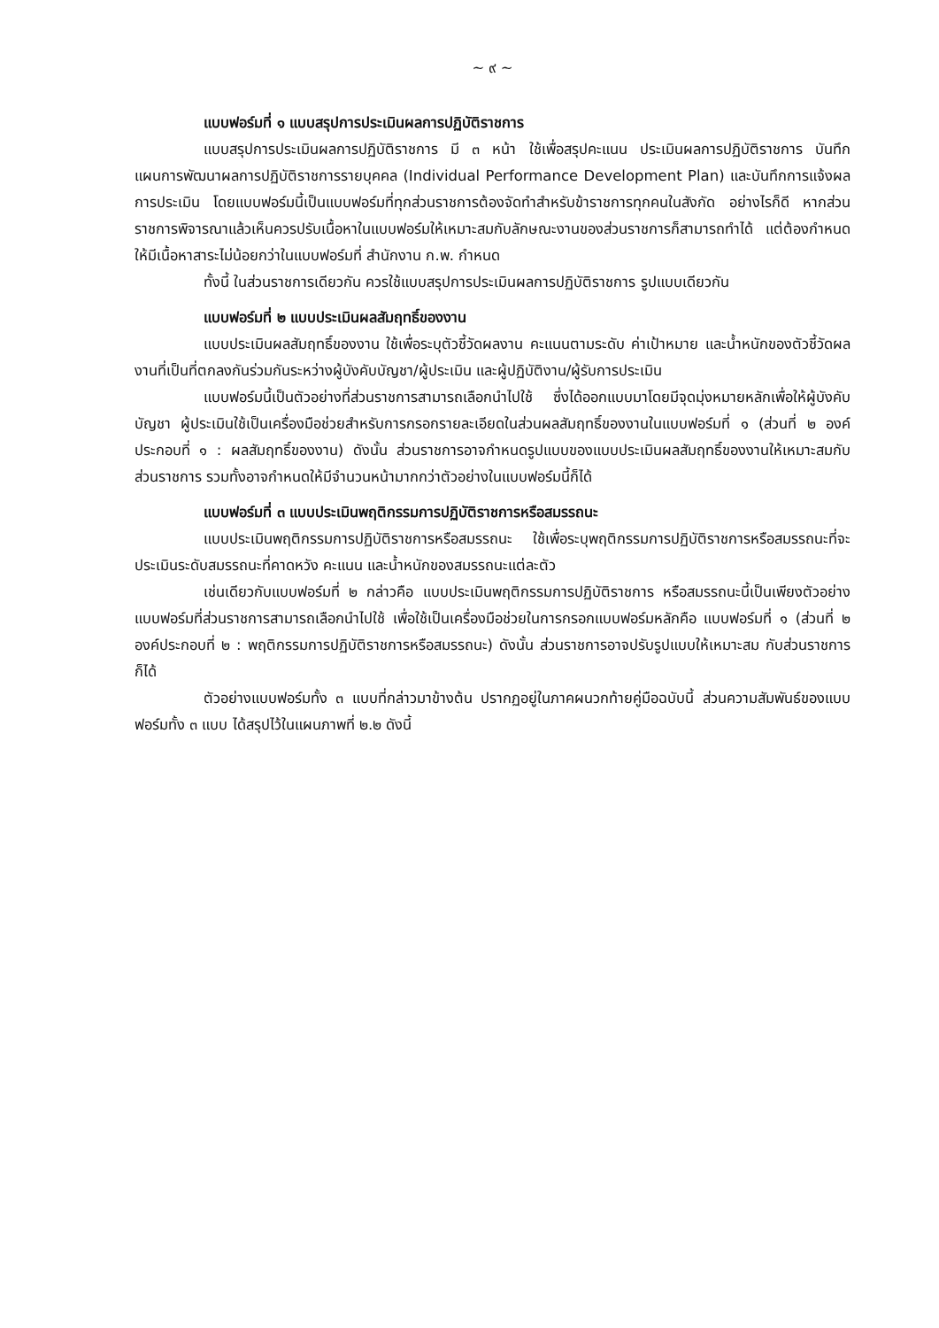~ ๙ ~
แบบฟอร์มที่ ๑ แบบสรุปการประเมินผลการปฏิบัติราชการ
แบบสรุปการประเมินผลการปฏิบัติราชการ มี ๓ หน้า ใช้เพื่อสรุปคะแนน ประเมินผลการปฏิบัติราชการ บันทึกแผนการพัฒนาผลการปฏิบัติราชการรายบุคคล (Individual Performance Development Plan) และบันทึกการแจ้งผลการประเมิน โดยแบบฟอร์มนี้เป็นแบบฟอร์มที่ทุกส่วนราชการต้องจัดทำสำหรับข้าราชการทุกคนในสังกัด อย่างไรก็ดี หากส่วนราชการพิจารณาแล้วเห็นควรปรับเนื้อหาในแบบฟอร์มให้เหมาะสมกับลักษณะงานของส่วนราชการก็สามารถทำได้ แต่ต้องกำหนดให้มีเนื้อหาสาระไม่น้อยกว่าในแบบฟอร์มที่ สำนักงาน ก.พ. กำหนด
ทั้งนี้ ในส่วนราชการเดียวกัน ควรใช้แบบสรุปการประเมินผลการปฏิบัติราชการ รูปแบบเดียวกัน
แบบฟอร์มที่ ๒ แบบประเมินผลสัมฤทธิ์ของงาน
แบบประเมินผลสัมฤทธิ์ของงาน ใช้เพื่อระบุตัวชี้วัดผลงาน คะแนนตามระดับ ค่าเป้าหมาย และน้ำหนักของตัวชี้วัดผลงานที่เป็นที่ตกลงกันร่วมกันระหว่างผู้บังคับบัญชา/ผู้ประเมิน และผู้ปฏิบัติงาน/ผู้รับการประเมิน
แบบฟอร์มนี้เป็นตัวอย่างที่ส่วนราชการสามารถเลือกนำไปใช้ ซึ่งได้ออกแบบมาโดยมีจุดมุ่งหมายหลักเพื่อให้ผู้บังคับบัญชา ผู้ประเมินใช้เป็นเครื่องมือช่วยสำหรับการกรอกรายละเอียดในส่วนผลสัมฤทธิ์ของงานในแบบฟอร์มที่ ๑ (ส่วนที่ ๒ องค์ประกอบที่ ๑ : ผลสัมฤทธิ์ของงาน) ดังนั้น ส่วนราชการอาจกำหนดรูปแบบของแบบประเมินผลสัมฤทธิ์ของงานให้เหมาะสมกับส่วนราชการ รวมทั้งอาจกำหนดให้มีจำนวนหน้ามากกว่าตัวอย่างในแบบฟอร์มนี้ก็ได้
แบบฟอร์มที่ ๓ แบบประเมินพฤติกรรมการปฏิบัติราชการหรือสมรรถนะ
แบบประเมินพฤติกรรมการปฏิบัติราชการหรือสมรรถนะ ใช้เพื่อระบุพฤติกรรมการปฏิบัติราชการหรือสมรรถนะที่จะประเมินระดับสมรรถนะที่คาดหวัง คะแนน และน้ำหนักของสมรรถนะแต่ละตัว
เช่นเดียวกับแบบฟอร์มที่ ๒ กล่าวคือ แบบประเมินพฤติกรรมการปฏิบัติราชการ หรือสมรรถนะนี้เป็นเพียงตัวอย่างแบบฟอร์มที่ส่วนราชการสามารถเลือกนำไปใช้ เพื่อใช้เป็นเครื่องมือช่วยในการกรอกแบบฟอร์มหลักคือ แบบฟอร์มที่ ๑ (ส่วนที่ ๒ องค์ประกอบที่ ๒ : พฤติกรรมการปฏิบัติราชการหรือสมรรถนะ) ดังนั้น ส่วนราชการอาจปรับรูปแบบให้เหมาะสม กับส่วนราชการก็ได้
ตัวอย่างแบบฟอร์มทั้ง ๓ แบบที่กล่าวมาข้างต้น ปรากฏอยู่ในภาคผนวกท้ายคู่มือฉบับนี้ ส่วนความสัมพันธ์ของแบบฟอร์มทั้ง ๓ แบบ ได้สรุปไว้ในแผนภาพที่ ๒.๒ ดังนี้